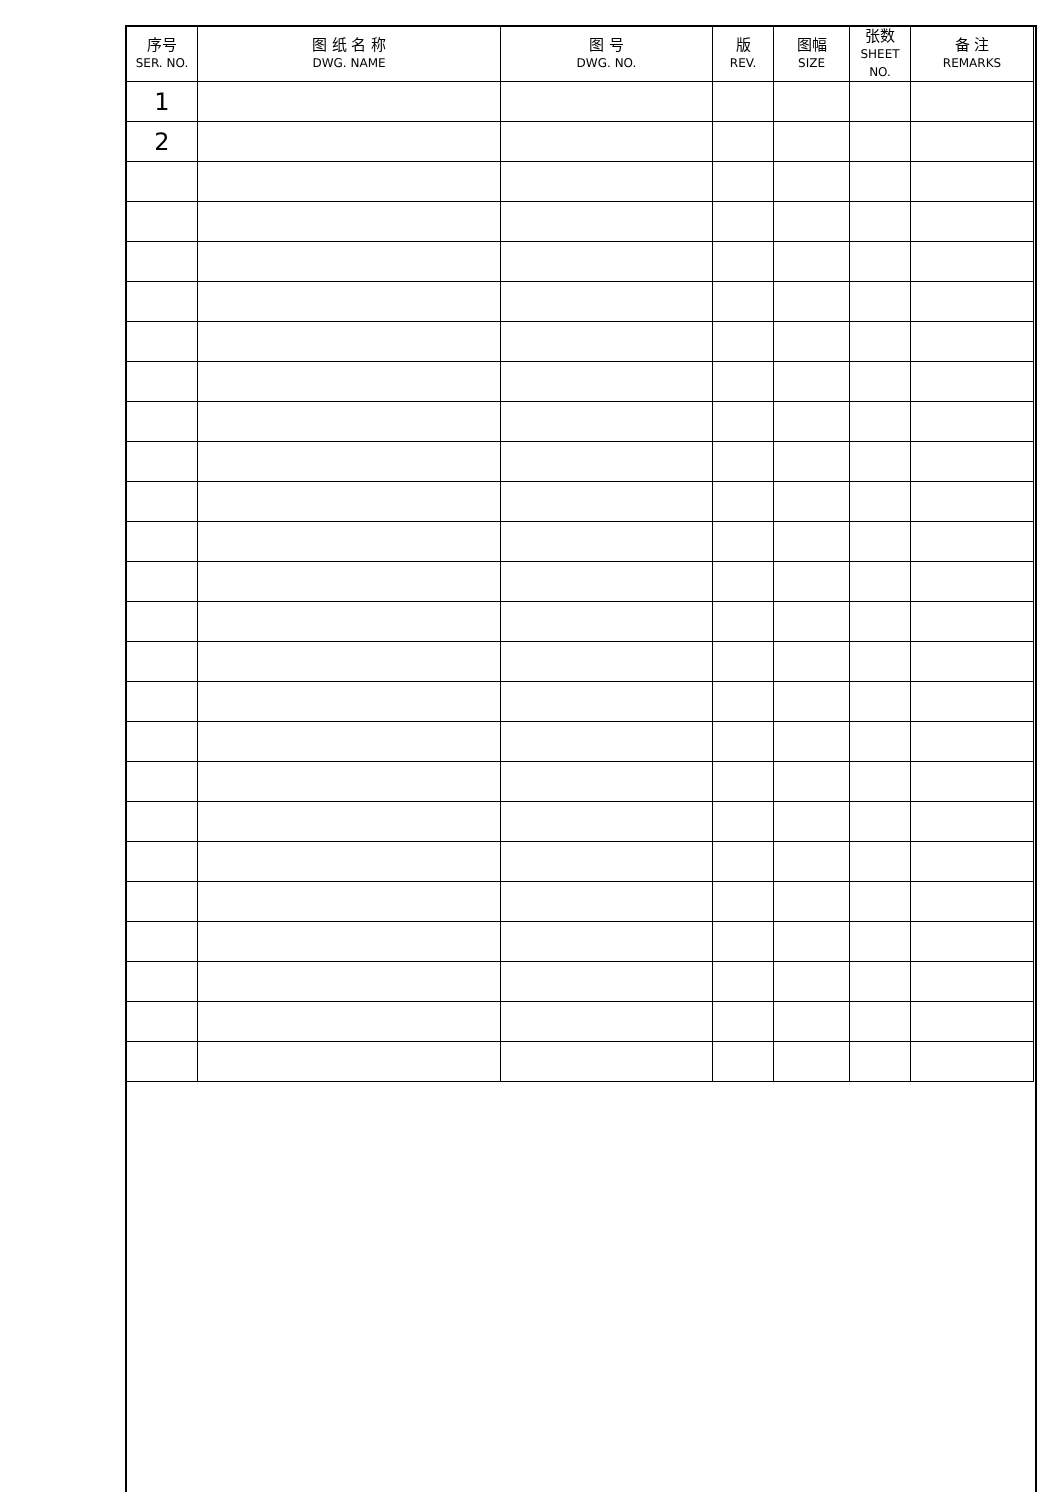| 序号 SER. NO. | 图 纸 名 称 DWG. NAME | 图 号 DWG. NO. | 版 REV. | 图幅 SIZE | 张数 SHEET NO. | 备 注 REMARKS |
| --- | --- | --- | --- | --- | --- | --- |
| 1 | | | | | | |
| 2 | | | | | | |